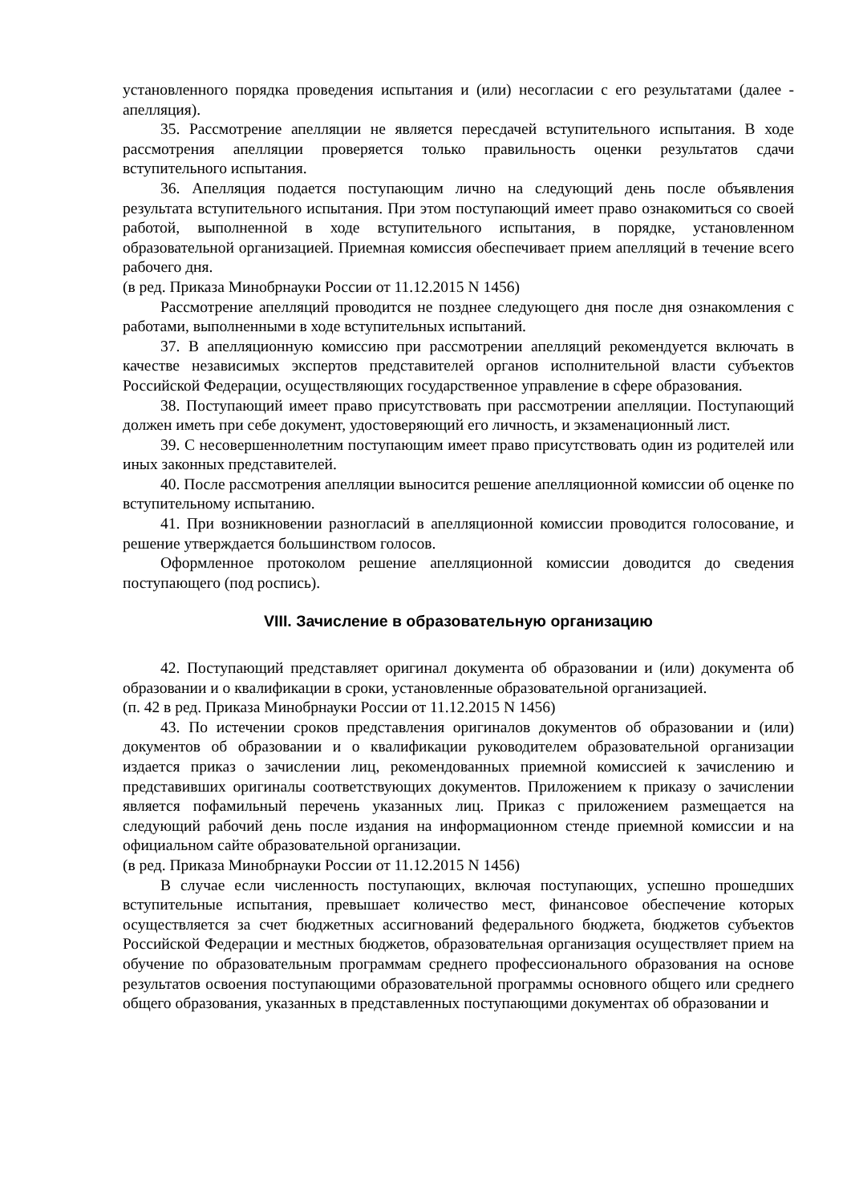установленного порядка проведения испытания и (или) несогласии с его результатами (далее - апелляция).
35. Рассмотрение апелляции не является пересдачей вступительного испытания. В ходе рассмотрения апелляции проверяется только правильность оценки результатов сдачи вступительного испытания.
36. Апелляция подается поступающим лично на следующий день после объявления результата вступительного испытания. При этом поступающий имеет право ознакомиться со своей работой, выполненной в ходе вступительного испытания, в порядке, установленном образовательной организацией. Приемная комиссия обеспечивает прием апелляций в течение всего рабочего дня.
(в ред. Приказа Минобрнауки России от 11.12.2015 N 1456)
Рассмотрение апелляций проводится не позднее следующего дня после дня ознакомления с работами, выполненными в ходе вступительных испытаний.
37. В апелляционную комиссию при рассмотрении апелляций рекомендуется включать в качестве независимых экспертов представителей органов исполнительной власти субъектов Российской Федерации, осуществляющих государственное управление в сфере образования.
38. Поступающий имеет право присутствовать при рассмотрении апелляции. Поступающий должен иметь при себе документ, удостоверяющий его личность, и экзаменационный лист.
39. С несовершеннолетним поступающим имеет право присутствовать один из родителей или иных законных представителей.
40. После рассмотрения апелляции выносится решение апелляционной комиссии об оценке по вступительному испытанию.
41. При возникновении разногласий в апелляционной комиссии проводится голосование, и решение утверждается большинством голосов.
Оформленное протоколом решение апелляционной комиссии доводится до сведения поступающего (под роспись).
VIII. Зачисление в образовательную организацию
42. Поступающий представляет оригинал документа об образовании и (или) документа об образовании и о квалификации в сроки, установленные образовательной организацией.
(п. 42 в ред. Приказа Минобрнауки России от 11.12.2015 N 1456)
43. По истечении сроков представления оригиналов документов об образовании и (или) документов об образовании и о квалификации руководителем образовательной организации издается приказ о зачислении лиц, рекомендованных приемной комиссией к зачислению и представивших оригиналы соответствующих документов. Приложением к приказу о зачислении является пофамильный перечень указанных лиц. Приказ с приложением размещается на следующий рабочий день после издания на информационном стенде приемной комиссии и на официальном сайте образовательной организации.
(в ред. Приказа Минобрнауки России от 11.12.2015 N 1456)
В случае если численность поступающих, включая поступающих, успешно прошедших вступительные испытания, превышает количество мест, финансовое обеспечение которых осуществляется за счет бюджетных ассигнований федерального бюджета, бюджетов субъектов Российской Федерации и местных бюджетов, образовательная организация осуществляет прием на обучение по образовательным программам среднего профессионального образования на основе результатов освоения поступающими образовательной программы основного общего или среднего общего образования, указанных в представленных поступающими документах об образовании и